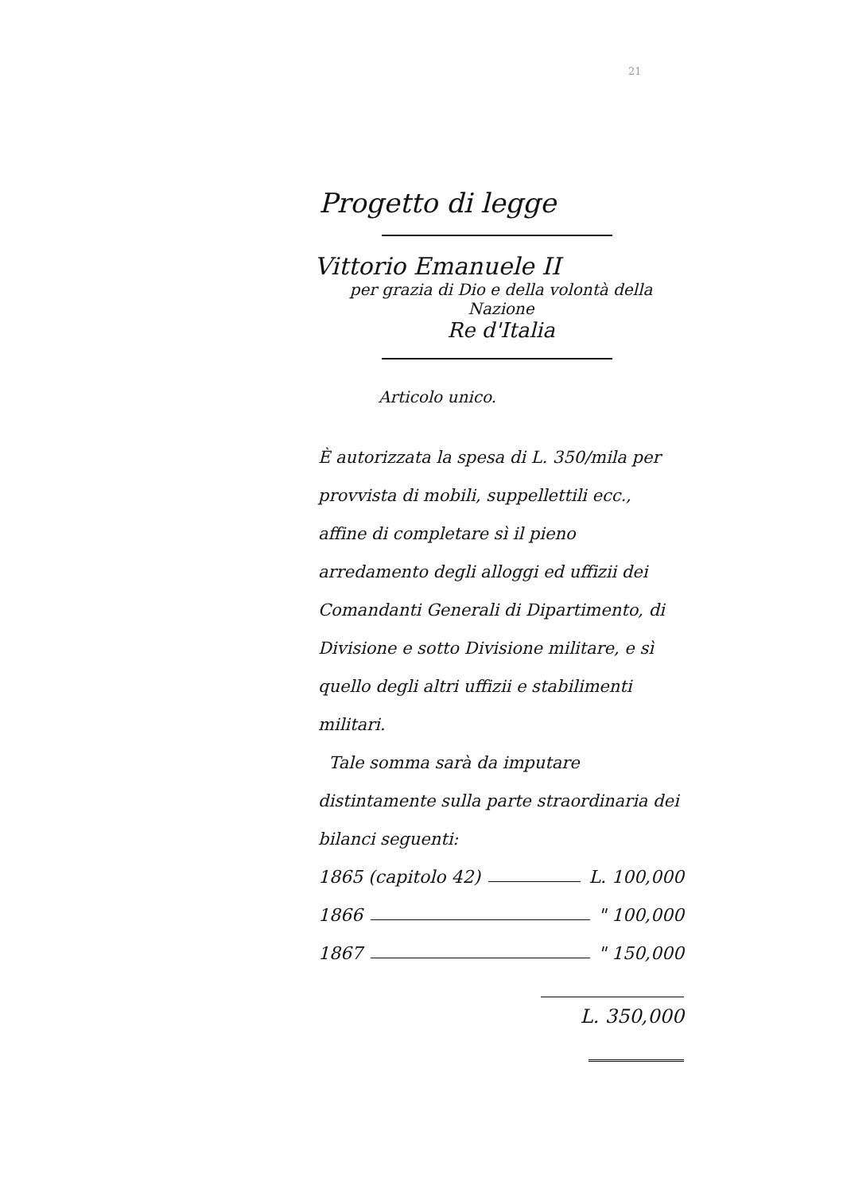21
Progetto di legge
Vittorio Emanuele II
per grazia di Dio e della volontà della Nazione
Re d'Italia
Articolo unico.
È autorizzata la spesa di L. 350/mila per provvista di mobili, suppellettili ecc., affine di completare sì il pieno arredamento degli alloggi ed uffizii dei Comandanti Generali di Dipartimento, di Divisione e sotto Divisione militare, e sì quello degli altri uffizii e stabilimenti militari.
Tale somma sarà da imputare distintamente sulla parte straordinaria dei bilanci seguenti:
1865 (capitolo 42) L. 100,000
1866 " 100,000
1867 " 150,000
L. 350,000